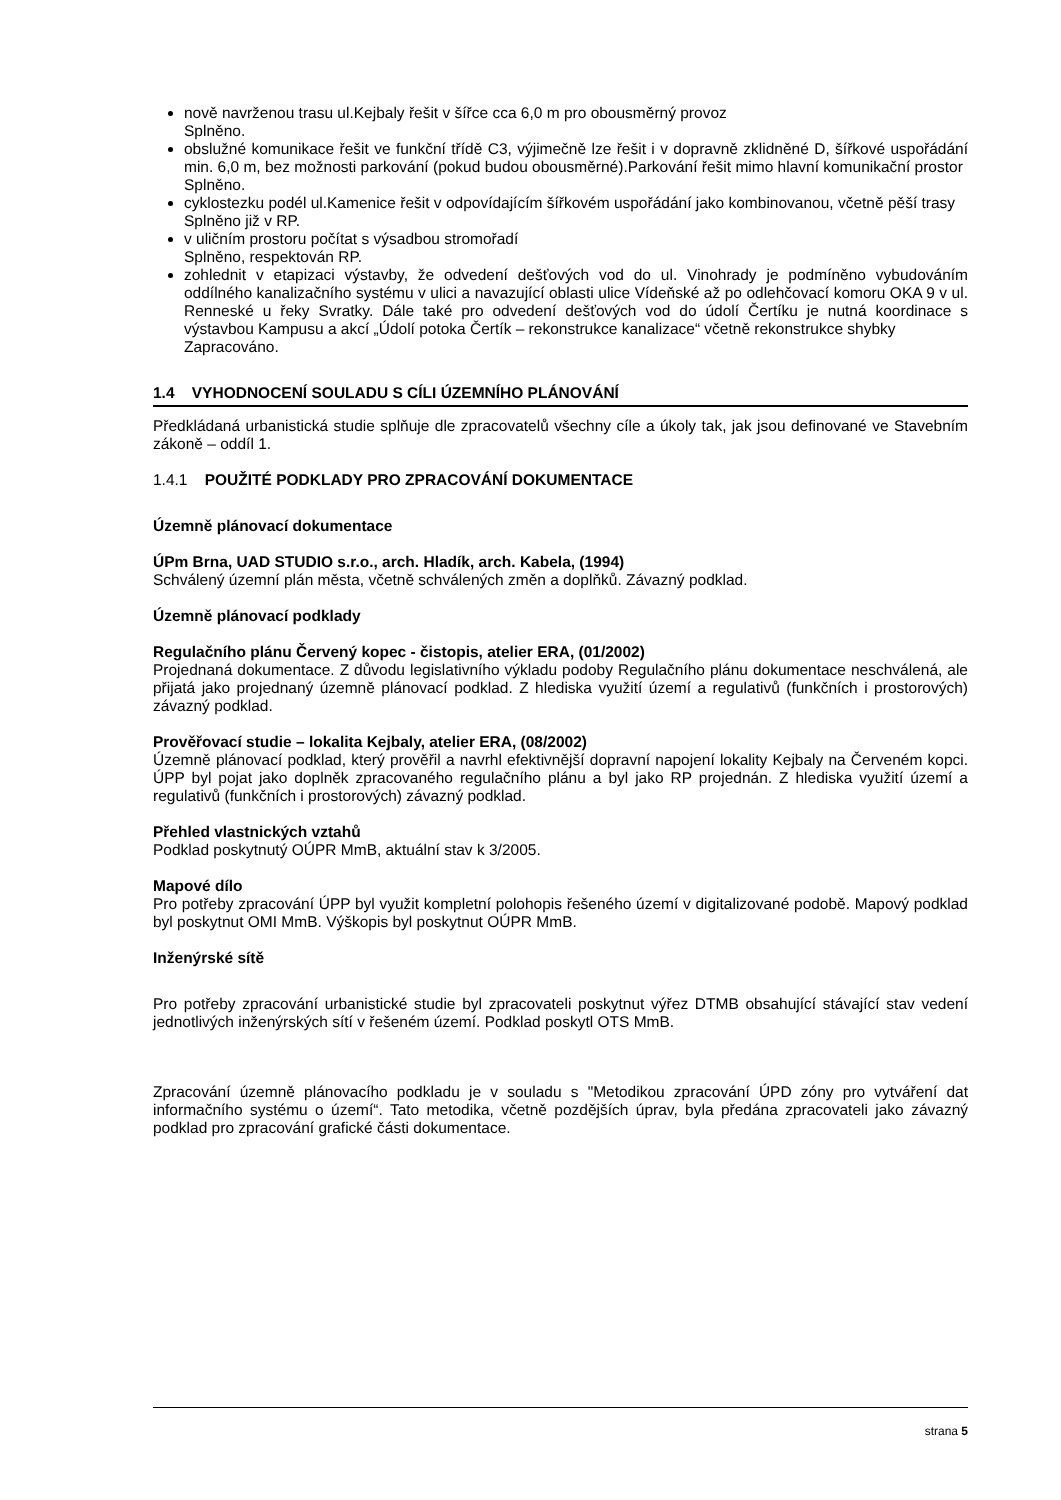nově navrženou trasu ul.Kejbaly řešit v šířce cca 6,0 m pro obousměrný provoz
Splněno.
obslužné komunikace řešit ve funkční třídě C3, výjimečně lze řešit i v dopravně zklidněné D, šířkové uspořádání min. 6,0 m, bez možnosti parkování (pokud budou obousměrné).Parkování řešit mimo hlavní komunikační prostor
Splněno.
cyklostezku podél ul.Kamenice řešit v odpovídajícím šířkovém uspořádání jako kombinovanou, včetně pěší trasy
Splněno již v RP.
v uličním prostoru počítat s výsadbou stromořadí
Splněno, respektován RP.
zohlednit v etapizaci výstavby, že odvedení dešťových vod do ul. Vinohrady je podmíněno vybudováním oddílného kanalizačního systému v ulici a navazující oblasti ulice Vídeňské až po odlehčovací komoru OKA 9 v ul. Renneské u řeky Svratky. Dále také pro odvedení dešťových vod do údolí Čertíku je nutná koordinace s výstavbou Kampusu a akcí „Údolí potoka Čertík – rekonstrukce kanalizace“ včetně rekonstrukce shybky
Zapracováno.
1.4 VYHODNOCENÍ SOULADU S CÍLI ÚZEMNÍHO PLÁNOVÁNÍ
Předkládaná urbanistická studie splňuje dle zpracovatelů všechny cíle a úkoly tak, jak jsou definované ve Stavebním zákoně – oddíl 1.
1.4.1 POUŽITÉ PODKLADY PRO ZPRACOVÁNÍ DOKUMENTACE
Územně plánovací dokumentace
ÚPm Brna, UAD STUDIO s.r.o., arch. Hladík, arch. Kabela, (1994)
Schválený územní plán města, včetně schválených změn a doplňků. Závazný podklad.
Územně plánovací podklady
Regulačního plánu Červený kopec - čistopis, atelier ERA, (01/2002)
Projednaná dokumentace. Z důvodu legislativního výkladu podoby Regulačního plánu dokumentace neschválená, ale přijatá jako projednaný územně plánovací podklad. Z hlediska využití území a regulativů (funkčních i prostorových) závazný podklad.
Prověřovací studie – lokalita Kejbaly, atelier ERA, (08/2002)
Územně plánovací podklad, který prověřil a navrhl efektivnější dopravní napojení lokality Kejbaly na Červeném kopci. ÚPP byl pojat jako doplněk zpracovaného regulačního plánu a byl jako RP projednán. Z hlediska využití území a regulativů (funkčních i prostorových) závazný podklad.
Přehled vlastnických vztahů
Podklad poskytnutý OÚPR MmB, aktuální stav k 3/2005.
Mapové dílo
Pro potřeby zpracování ÚPP byl využit kompletní polohopis řešeného území v digitalizované podobě. Mapový podklad byl poskytnut OMI MmB. Výškopis byl poskytnut OÚPR MmB.
Inženýrské sítě
Pro potřeby zpracování urbanistické studie byl zpracovateli poskytnut výřez DTMB obsahující stávající stav vedení jednotlivých inženýrských sítí v řešeném území. Podklad poskytl OTS MmB.
Zpracování územně plánovacího podkladu je v souladu s "Metodikou zpracování ÚPD zóny pro vytváření dat informačního systému o území“. Tato metodika, včetně pozdějších úprav, byla předána zpracovateli jako závazný podklad pro zpracování grafické části dokumentace.
strana 5